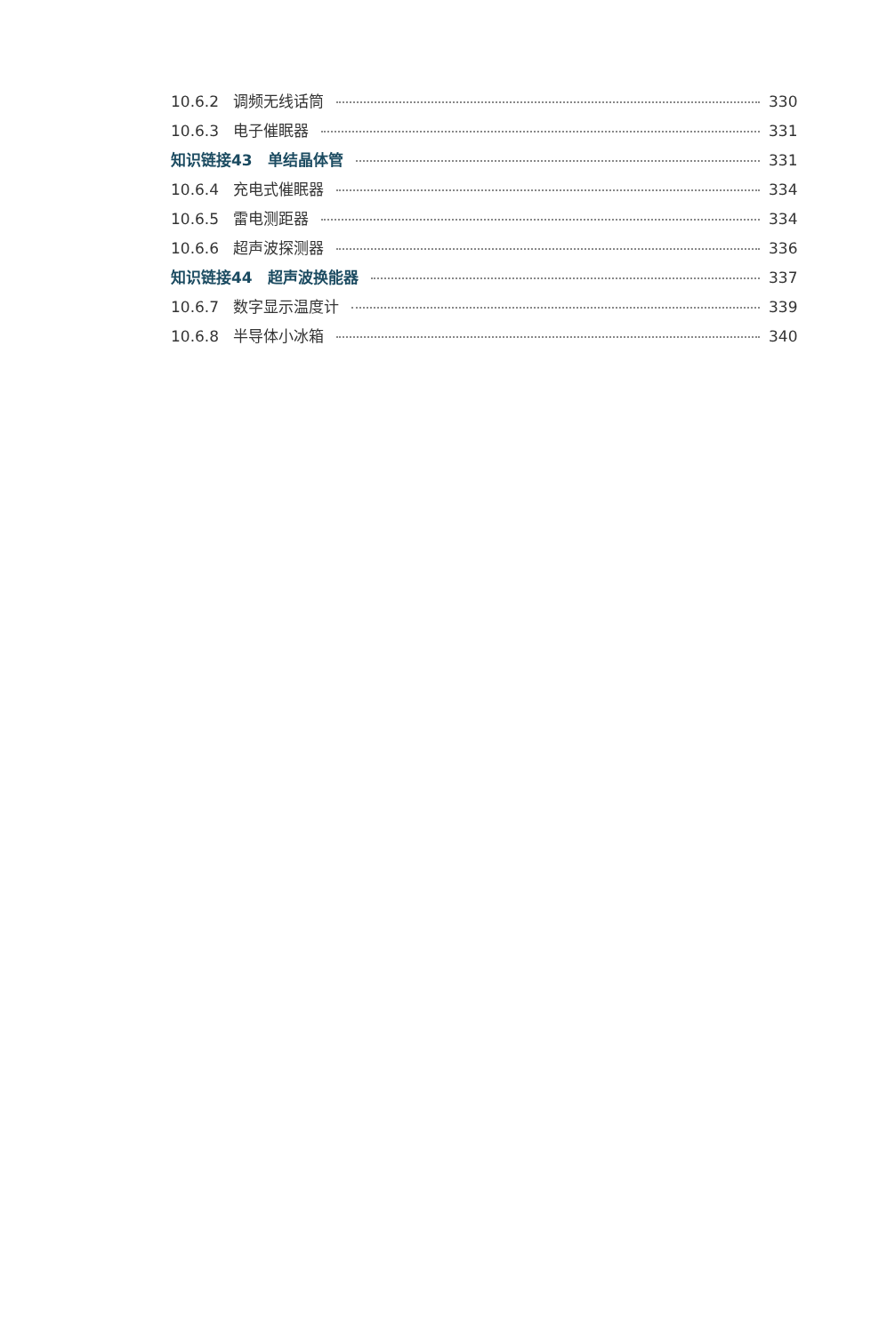10.6.2 调频无线话筒 330
10.6.3 电子催眠器 331
知识链接43　单结晶体管 331
10.6.4 充电式催眠器 334
10.6.5 雷电测距器 334
10.6.6 超声波探测器 336
知识链接44　超声波换能器 337
10.6.7 数字显示温度计 339
10.6.8 半导体小冰箱 340